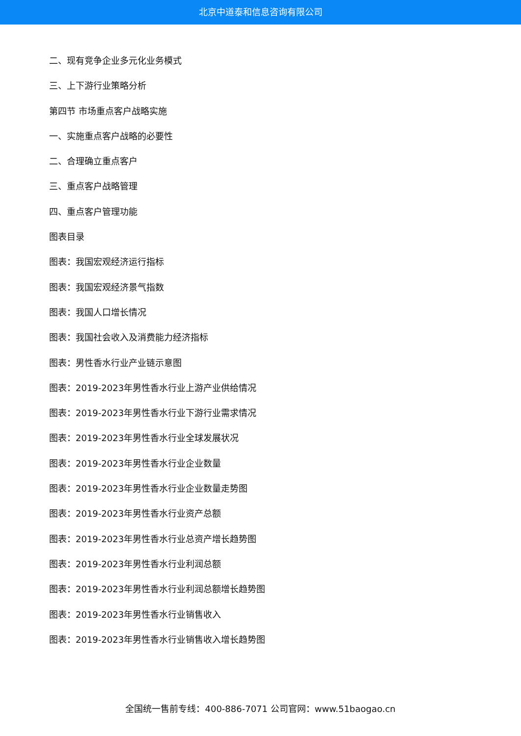北京中道泰和信息咨询有限公司
二、现有竞争企业多元化业务模式
三、上下游行业策略分析
第四节 市场重点客户战略实施
一、实施重点客户战略的必要性
二、合理确立重点客户
三、重点客户战略管理
四、重点客户管理功能
图表目录
图表：我国宏观经济运行指标
图表：我国宏观经济景气指数
图表：我国人口增长情况
图表：我国社会收入及消费能力经济指标
图表：男性香水行业产业链示意图
图表：2019-2023年男性香水行业上游产业供给情况
图表：2019-2023年男性香水行业下游行业需求情况
图表：2019-2023年男性香水行业全球发展状况
图表：2019-2023年男性香水行业企业数量
图表：2019-2023年男性香水行业企业数量走势图
图表：2019-2023年男性香水行业资产总额
图表：2019-2023年男性香水行业总资产增长趋势图
图表：2019-2023年男性香水行业利润总额
图表：2019-2023年男性香水行业利润总额增长趋势图
图表：2019-2023年男性香水行业销售收入
图表：2019-2023年男性香水行业销售收入增长趋势图
全国统一售前专线：400-886-7071 公司官网：www.51baogao.cn